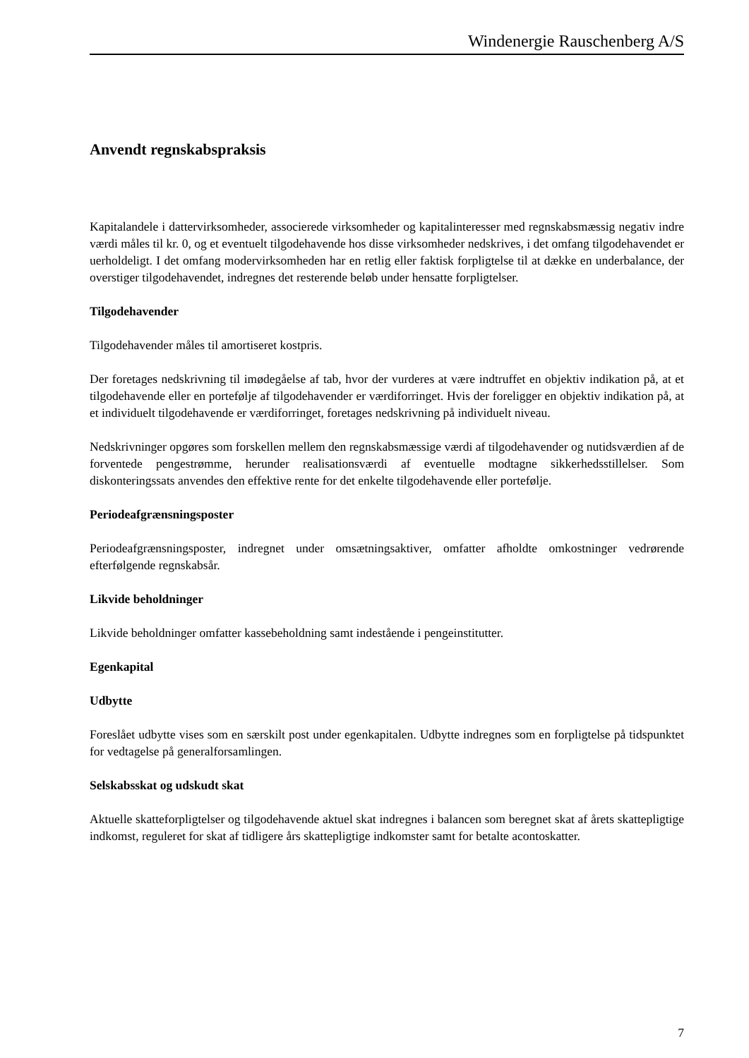Windenergie Rauschenberg A/S
Anvendt regnskabspraksis
Kapitalandele i dattervirksomheder, associerede virksomheder og kapitalinteresser med regnskabsmæssig negativ indre værdi måles til kr. 0, og et eventuelt tilgodehavende hos disse virksomheder nedskrives, i det omfang tilgodehavendet er uerholdeligt. I det omfang modervirksomheden har en retlig eller faktisk forpligtelse til at dække en underbalance, der overstiger tilgodehavendet, indregnes det resterende beløb under hensatte forpligtelser.
Tilgodehavender
Tilgodehavender måles til amortiseret kostpris.
Der foretages nedskrivning til imødegåelse af tab, hvor der vurderes at være indtruffet en objektiv indikation på, at et tilgodehavende eller en portefølje af tilgodehavender er værdiforringet. Hvis der foreligger en objektiv indikation på, at et individuelt tilgodehavende er værdiforringet, foretages nedskrivning på individuelt niveau.
Nedskrivninger opgøres som forskellen mellem den regnskabsmæssige værdi af tilgodehavender og nutidsværdien af de forventede pengestrømme, herunder realisationsværdi af eventuelle modtagne sikkerhedsstillelser. Som diskonteringssats anvendes den effektive rente for det enkelte tilgodehavende eller portefølje.
Periodeafgrænsningsposter
Periodeafgrænsningsposter, indregnet under omsætningsaktiver, omfatter afholdte omkostninger vedrørende efterfølgende regnskabsår.
Likvide beholdninger
Likvide beholdninger omfatter kassebeholdning samt indestående i pengeinstitutter.
Egenkapital
Udbytte
Foreslået udbytte vises som en særskilt post under egenkapitalen. Udbytte indregnes som en forpligtelse på tidspunktet for vedtagelse på generalforsamlingen.
Selskabsskat og udskudt skat
Aktuelle skatteforpligtelser og tilgodehavende aktuel skat indregnes i balancen som beregnet skat af årets skattepligtige indkomst, reguleret for skat af tidligere års skattepligtige indkomster samt for betalte acontoskatter.
7